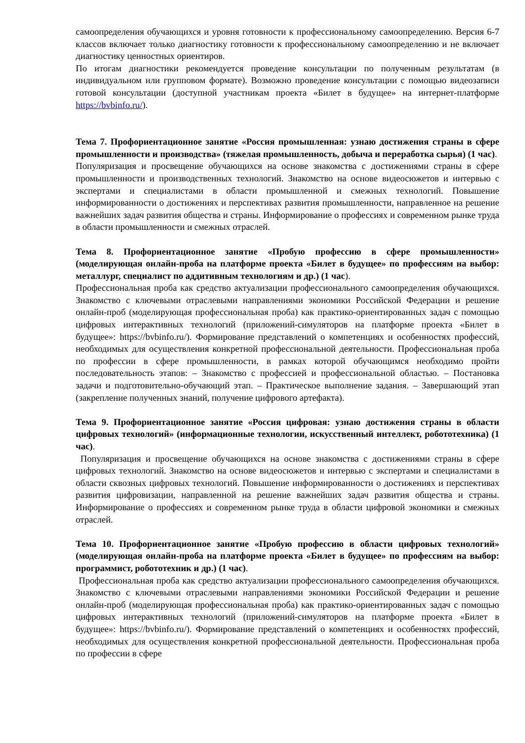самоопределения обучающихся и уровня готовности к профессиональному самоопределению. Версия 6-7 классов включает только диагностику готовности к профессиональному самоопределению и не включает диагностику ценностных ориентиров.
По итогам диагностики рекомендуется проведение консультации по полученным результатам (в индивидуальном или групповом формате). Возможно проведение консультации с помощью видеозаписи готовой консультации (доступной участникам проекта «Билет в будущее» на интернет-платформе https://bvbinfo.ru/).
Тема 7. Профориентационное занятие «Россия промышленная: узнаю достижения страны в сфере промышленности и производства» (тяжелая промышленность, добыча и переработка сырья) (1 час).
Популяризация и просвещение обучающихся на основе знакомства с достижениями страны в сфере промышленности и производственных технологий. Знакомство на основе видеосюжетов и интервью с экспертами и специалистами в области промышленной и смежных технологий. Повышение информированности о достижениях и перспективах развития промышленности, направленное на решение важнейших задач развития общества и страны. Информирование о профессиях и современном рынке труда в области промышленности и смежных отраслей.
Тема 8. Профориентационное занятие «Пробую профессию в сфере промышленности» (моделирующая онлайн-проба на платформе проекта «Билет в будущее» по профессиям на выбор: металлург, специалист по аддитивным технологиям и др.) (1 час).
Профессиональная проба как средство актуализации профессионального самоопределения обучающихся. Знакомство с ключевыми отраслевыми направлениями экономики Российской Федерации и решение онлайн-проб (моделирующая профессиональная проба) как практико-ориентированных задач с помощью цифровых интерактивных технологий (приложений-симуляторов на платформе проекта «Билет в будущее»: https://bvbinfo.ru/). Формирование представлений о компетенциях и особенностях профессий, необходимых для осуществления конкретной профессиональной деятельности. Профессиональная проба по профессии в сфере промышленности, в рамках которой обучающимся необходимо пройти последовательность этапов: – Знакомство с профессией и профессиональной областью. – Постановка задачи и подготовительно-обучающий этап. – Практическое выполнение задания. – Завершающий этап (закрепление полученных знаний, получение цифрового артефакта).
Тема 9. Профориентационное занятие «Россия цифровая: узнаю достижения страны в области цифровых технологий» (информационные технологии, искусственный интеллект, робототехника) (1 час).
Популяризация и просвещение обучающихся на основе знакомства с достижениями страны в сфере цифровых технологий. Знакомство на основе видеосюжетов и интервью с экспертами и специалистами в области сквозных цифровых технологий. Повышение информированности о достижениях и перспективах развития цифровизации, направленной на решение важнейших задач развития общества и страны. Информирование о профессиях и современном рынке труда в области цифровой экономики и смежных отраслей.
Тема 10. Профориентационное занятие «Пробую профессию в области цифровых технологий» (моделирующая онлайн-проба на платформе проекта «Билет в будущее» по профессиям на выбор: программист, робототехник и др.) (1 час).
Профессиональная проба как средство актуализации профессионального самоопределения обучающихся. Знакомство с ключевыми отраслевыми направлениями экономики Российской Федерации и решение онлайн-проб (моделирующая профессиональная проба) как практико-ориентированных задач с помощью цифровых интерактивных технологий (приложений-симуляторов на платформе проекта «Билет в будущее»: https://bvbinfo.ru/). Формирование представлений о компетенциях и особенностях профессий, необходимых для осуществления конкретной профессиональной деятельности. Профессиональная проба по профессии в сфере